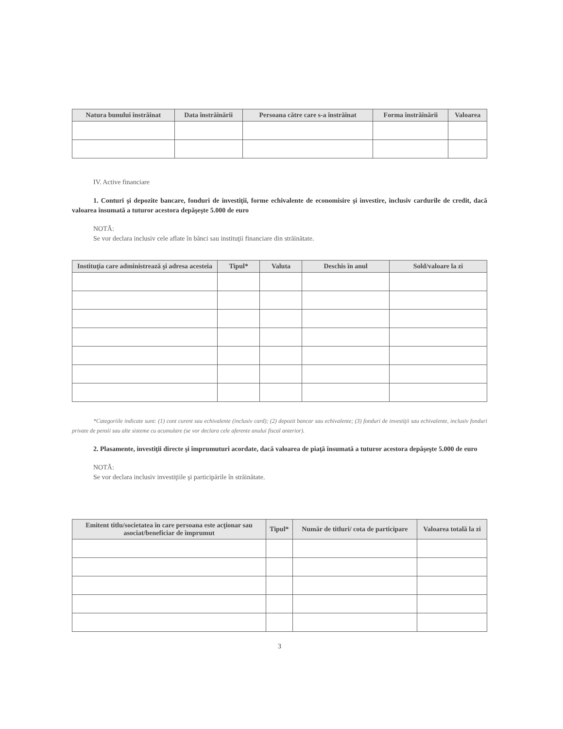| Natura bunului înstrăinat | Data înstrăinării | Persoana către care s-a înstrăinat | Forma înstrăinării | Valoarea |
| --- | --- | --- | --- | --- |
IV. Active financiare
1. Conturi şi depozite bancare, fonduri de investiţii, forme echivalente de economisire şi investire, inclusiv cardurile de credit, dacă valoarea însumată a tuturor acestora depăşeşte 5.000 de euro
NOTĂ:
Se vor declara inclusiv cele aflate în bănci sau instituţii financiare din străinătate.
| Instituţia care administrează şi adresa acesteia | Tipul* | Valuta | Deschis în anul | Sold/valoare la zi |
| --- | --- | --- | --- | --- |
*Categoriile indicate sunt: (1) cont curent sau echivalente (inclusiv card); (2) depozit bancar sau echivalente; (3) fonduri de investiţii sau echivalente, inclusiv fonduri private de pensii sau alte sisteme cu acumulare (se vor declara cele aferente anului fiscal anterior).
2. Plasamente, investiţii directe şi împrumuturi acordate, dacă valoarea de piaţă însumată a tuturor acestora depăşeşte 5.000 de euro
NOTĂ:
Se vor declara inclusiv investiţiile şi participările în străinătate.
| Emitent titlu/societatea în care persoana este acţionar sau asociat/beneficiar de împrumut | Tipul* | Număr de titluri/ cota de participare | Valoarea totală la zi |
| --- | --- | --- | --- |
3